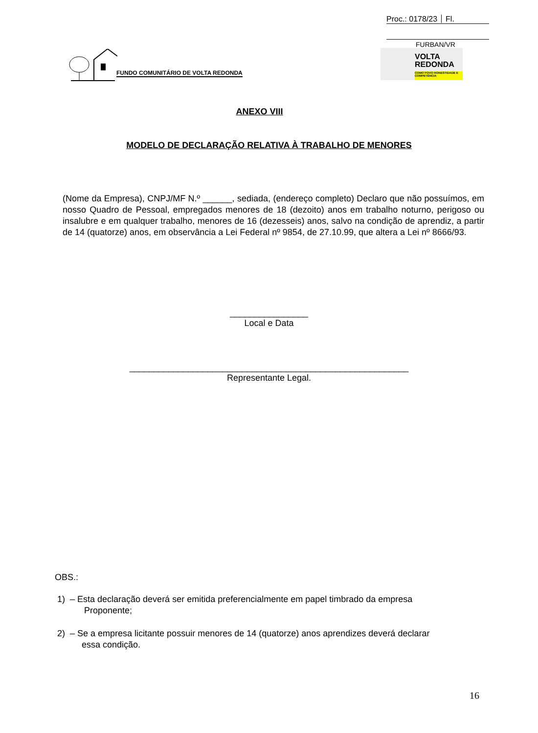Proc.: 0178/23 Fl.
FURBAN/VR
FUNDO COMUNITÁRIO DE VOLTA REDONDA
VOLTA
REDONDA
COMO POVO HONESTIDADE E COMPETÊNCIA
ANEXO VIII
MODELO DE DECLARAÇÃO RELATIVA À TRABALHO DE MENORES
(Nome da Empresa), CNPJ/MF N.º ______, sediada, (endereço completo) Declaro que não possuímos, em nosso Quadro de Pessoal, empregados menores de 18 (dezoito) anos em trabalho noturno, perigoso ou insalubre e em qualquer trabalho, menores de 16 (dezesseis) anos, salvo na condição de aprendiz, a partir de 14 (quatorze) anos, em observância a Lei Federal nº 9854, de 27.10.99, que altera a Lei nº 8666/93.
________________
Local e Data
_________________________________________________________
Representante Legal.
OBS.:
1) – Esta declaração deverá ser emitida preferencialmente em papel timbrado da empresa
Proponente;
2) – Se a empresa licitante possuir menores de 14 (quatorze) anos aprendizes deverá declarar
essa condição.
16